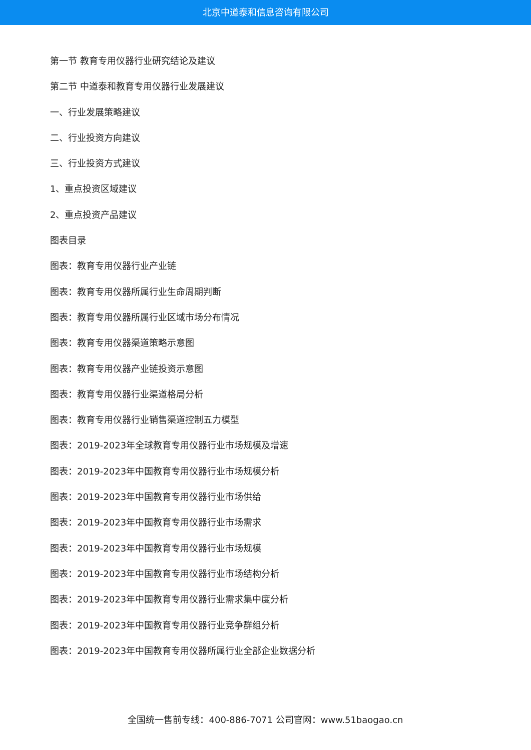北京中道泰和信息咨询有限公司
第一节 教育专用仪器行业研究结论及建议
第二节 中道泰和教育专用仪器行业发展建议
一、行业发展策略建议
二、行业投资方向建议
三、行业投资方式建议
1、重点投资区域建议
2、重点投资产品建议
图表目录
图表：教育专用仪器行业产业链
图表：教育专用仪器所属行业生命周期判断
图表：教育专用仪器所属行业区域市场分布情况
图表：教育专用仪器渠道策略示意图
图表：教育专用仪器产业链投资示意图
图表：教育专用仪器行业渠道格局分析
图表：教育专用仪器行业销售渠道控制五力模型
图表：2019-2023年全球教育专用仪器行业市场规模及增速
图表：2019-2023年中国教育专用仪器行业市场规模分析
图表：2019-2023年中国教育专用仪器行业市场供给
图表：2019-2023年中国教育专用仪器行业市场需求
图表：2019-2023年中国教育专用仪器行业市场规模
图表：2019-2023年中国教育专用仪器行业市场结构分析
图表：2019-2023年中国教育专用仪器行业需求集中度分析
图表：2019-2023年中国教育专用仪器行业竞争群组分析
图表：2019-2023年中国教育专用仪器所属行业全部企业数据分析
全国统一售前专线：400-886-7071 公司官网：www.51baogao.cn